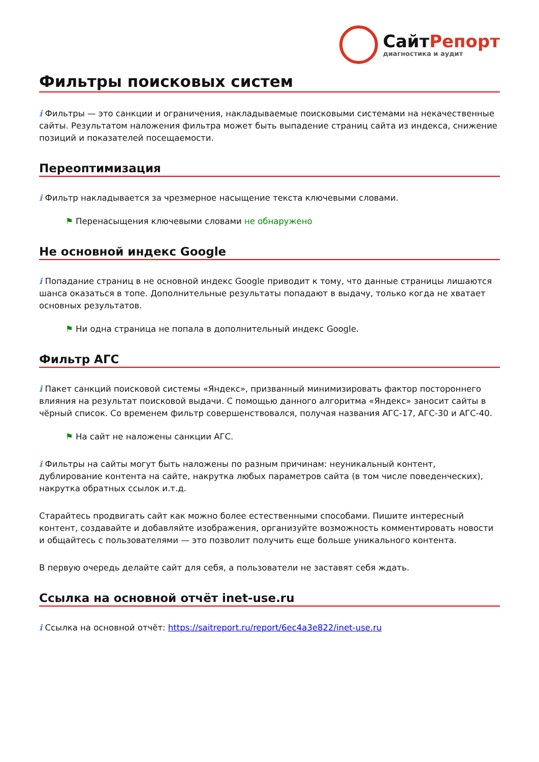СайтРепорт
диагностика и аудит
Фильтры поисковых систем
i Фильтры — это санкции и ограничения, накладываемые поисковыми системами на некачественные сайты. Результатом наложения фильтра может быть выпадение страниц сайта из индекса, снижение позиций и показателей посещаемости.
Переоптимизация
i Фильтр накладывается за чрезмерное насыщение текста ключевыми словами.
⚑ Перенасыщения ключевыми словами не обнаружено
Не основной индекс Google
i Попадание страниц в не основной индекс Google приводит к тому, что данные страницы лишаются шанса оказаться в топе. Дополнительные результаты попадают в выдачу, только когда не хватает основных результатов.
⚑ Ни одна страница не попала в дополнительный индекс Google.
Фильтр АГС
i Пакет санкций поисковой системы «Яндекс», призванный минимизировать фактор постороннего влияния на результат поисковой выдачи. С помощью данного алгоритма «Яндекс» заносит сайты в чёрный список. Со временем фильтр совершенствовался, получая названия АГС-17, АГС-30 и АГС-40.
⚑ На сайт не наложены санкции АГС.
i Фильтры на сайты могут быть наложены по разным причинам: неуникальный контент, дублирование контента на сайте, накрутка любых параметров сайта (в том числе поведенческих), накрутка обратных ссылок и.т.д.
Старайтесь продвигать сайт как можно более естественными способами. Пишите интересный контент, создавайте и добавляйте изображения, организуйте возможность комментировать новости и общайтесь с пользователями — это позволит получить еще больше уникального контента.
В первую очередь делайте сайт для себя, а пользователи не заставят себя ждать.
Ссылка на основной отчёт inet-use.ru
i Ссылка на основной отчёт: https://saitreport.ru/report/6ec4a3e822/inet-use.ru